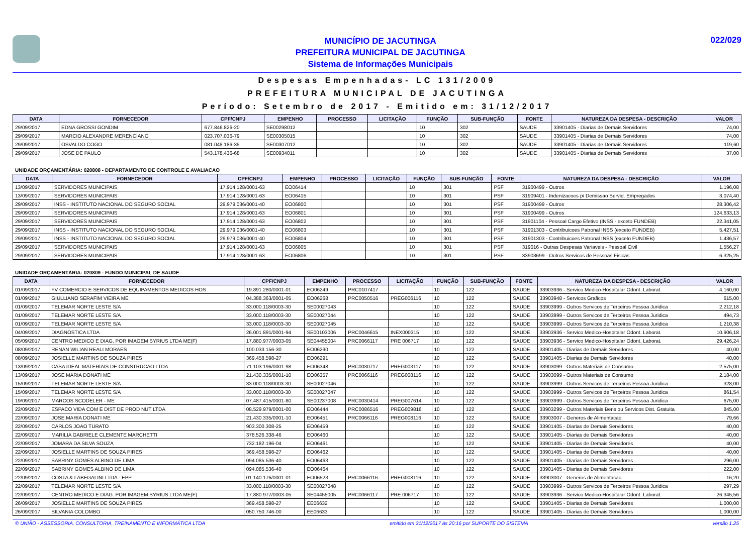MUNICÍPIO DE JACUTINGA
PREFEITURA MUNICIPAL DE JACUTINGA
Sistema de Informações Municipais
022/029
Despesas Empenhadas- LC 131/2009
PREFEITURA MUNICIPAL DE JACUTINGA
Período: Setembro de 2017 - Emitido em: 31/12/2017
| DATA | FORNECEDOR | CPF/CNPJ | EMPENHO | PROCESSO | LICITAÇÃO | FUNÇÃO | SUB-FUNÇÃO | FONTE | NATUREZA DA DESPESA - DESCRIÇÃO | VALOR |
| --- | --- | --- | --- | --- | --- | --- | --- | --- | --- | --- |
| 29/09/2017 | EDNA GROSSI GONDIM | 677.846.826-20 | SE00298012 | | | 10 | 302 | SAUDE | 33901405 - Diarias de Demais Servidores | 74,00 |
| 29/09/2017 | MARCIO ALEXANDRE MERENCIANO | 023.707.036-79 | SE00305015 | | | 10 | 302 | SAUDE | 33901405 - Diarias de Demais Servidores | 74,00 |
| 29/09/2017 | OSVALDO COGO | 081.048.186-35 | SE00307012 | | | 10 | 302 | SAUDE | 33901405 - Diarias de Demais Servidores | 119,60 |
| 29/09/2017 | JOSE DE PAULO | 543.178.436-68 | SE00934011 | | | 10 | 302 | SAUDE | 33901405 - Diarias de Demais Servidores | 37,00 |
UNIDADE ORÇAMENTÁRIA: 020808 - DEPARTAMENTO DE CONTROLE E AVALIACAO
| DATA | FORNECEDOR | CPF/CNPJ | EMPENHO | PROCESSO | LICITAÇÃO | FUNÇÃO | SUB-FUNÇÃO | FONTE | NATUREZA DA DESPESA - DESCRIÇÃO | VALOR |
| --- | --- | --- | --- | --- | --- | --- | --- | --- | --- | --- |
| 13/09/2017 | SERVIDORES MUNICIPAIS | 17.914.128/0001-63 | EO06414 | | | 10 | 301 | PSF | 31900499 - Outros | 1.196,08 |
| 13/09/2017 | SERVIDORES MUNICIPAIS | 17.914.128/0001-63 | EO06415 | | | 10 | 301 | PSF | 31909401 - Indenizacoes p/ Demissao Servid. Empregados | 3.074,40 |
| 29/09/2017 | INSS - INSTITUTO NACIONAL DO SEGURO SOCIAL | 29.979.036/0001-40 | EO06800 | | | 10 | 301 | PSF | 31900499 - Outros | 28.306,42 |
| 29/09/2017 | SERVIDORES MUNICIPAIS | 17.914.128/0001-63 | EO06801 | | | 10 | 301 | PSF | 31900499 - Outros | 124.633,13 |
| 29/09/2017 | SERVIDORES MUNICIPAIS | 17.914.128/0001-63 | EO06802 | | | 10 | 301 | PSF | 31901104 - Pessoal Cargo Efetivo (INSS - exceto FUNDEB) | 22.341,05 |
| 29/09/2017 | INSS - INSTITUTO NACIONAL DO SEGURO SOCIAL | 29.979.036/0001-40 | EO06803 | | | 10 | 301 | PSF | 31901303 - Contribuicoes Patronal INSS (exceto FUNDEB) | 5.427,51 |
| 29/09/2017 | INSS - INSTITUTO NACIONAL DO SEGURO SOCIAL | 29.979.036/0001-40 | EO06804 | | | 10 | 301 | PSF | 31901303 - Contribuicoes Patronal INSS (exceto FUNDEB) | 1.436,57 |
| 29/09/2017 | SERVIDORES MUNICIPAIS | 17.914.128/0001-63 | EO06805 | | | 10 | 301 | PSF | 319016 - Outras Despesas Variaveis - Pessoal Civil | 1.556,27 |
| 29/09/2017 | SERVIDORES MUNICIPAIS | 17.914.128/0001-63 | EO06806 | | | 10 | 301 | PSF | 33903699 - Outros Servicos de Pessoas Fisicas | 6.325,25 |
UNIDADE ORÇAMENTÁRIA: 020809 - FUNDO MUNICIPAL DE SAUDE
| DATA | FORNECEDOR | CPF/CNPJ | EMPENHO | PROCESSO | LICITAÇÃO | FUNÇÃO | SUB-FUNÇÃO | FONTE | NATUREZA DA DESPESA - DESCRIÇÃO | VALOR |
| --- | --- | --- | --- | --- | --- | --- | --- | --- | --- | --- |
| 01/09/2017 | FV COMERCIO E SERVICOS DE EQUIPAMENTOS MEDICOS HOS | 19.891.280/0001-01 | EO06249 | PRC0107417 | | 10 | 122 | SAUDE | 33903936 - Servico Medico-Hospitalar Odont. Laborat. | 4.160,00 |
| 01/09/2017 | GIULLIANO SERAFIM VIEIRA ME | 04.388.363/0001-05 | EO06268 | PRC0050516 | PREG006116 | 10 | 122 | SAUDE | 33903948 - Servicos Graficos | 615,00 |
| 01/09/2017 | TELEMAR NORTE LESTE S/A | 33.000.118/0003-30 | SE00027043 | | | 10 | 122 | SAUDE | 33903999 - Outros Servicos de Terceiros Pessoa Juridica | 2.212,18 |
| 01/09/2017 | TELEMAR NORTE LESTE S/A | 33.000.118/0003-30 | SE00027044 | | | 10 | 122 | SAUDE | 33903999 - Outros Servicos de Terceiros Pessoa Juridica | 494,73 |
| 01/09/2017 | TELEMAR NORTE LESTE S/A | 33.000.118/0003-30 | SE00027045 | | | 10 | 122 | SAUDE | 33903999 - Outros Servicos de Terceiros Pessoa Juridica | 1.210,38 |
| 04/09/2017 | DIAGNOSTICA LTDA | 26.001.891/0001-94 | SE00103006 | PRC0046615 | INEX000315 | 10 | 122 | SAUDE | 33903936 - Servico Medico-Hospitalar Odont. Laborat. | 10.906,18 |
| 05/09/2017 | CENTRO MEDICO E DIAG. POR IMAGEM SYRIUS LTDA ME(F) | 17.880.977/0003-05 | SE04455004 | PRC0066117 | PRE 006717 | 10 | 122 | SAUDE | 33903936 - Servico Medico-Hospitalar Odont. Laborat. | 29.426,24 |
| 08/09/2017 | RENAN WILIAN REALI MORAES | 100.033.156-30 | EO06290 | | | 10 | 122 | SAUDE | 33901405 - Diarias de Demais Servidores | 40,00 |
| 08/09/2017 | JOSIELLE MARTINS DE SOUZA PIRES | 369.458.598-27 | EO06291 | | | 10 | 122 | SAUDE | 33901405 - Diarias de Demais Servidores | 40,00 |
| 13/09/2017 | CASA IDEAL MATERIAIS DE CONSTRUCAO LTDA | 71.103.196/0001-98 | EO06348 | PRC0030717 | PREG003117 | 10 | 122 | SAUDE | 33903099 - Outros Materiais de Consumo | 2.575,00 |
| 13/09/2017 | JOSE MARIA DONATI ME | 21.430.335/0001-10 | EO06357 | PRC0066116 | PREG008116 | 10 | 122 | SAUDE | 33903099 - Outros Materiais de Consumo | 2.184,00 |
| 15/09/2017 | TELEMAR NORTE LESTE S/A | 33.000.118/0003-30 | SE00027046 | | | 10 | 122 | SAUDE | 33903999 - Outros Servicos de Terceiros Pessoa Juridica | 328,00 |
| 15/09/2017 | TELEMAR NORTE LESTE S/A | 33.000.118/0003-30 | SE00027047 | | | 10 | 122 | SAUDE | 33903999 - Outros Servicos de Terceiros Pessoa Juridica | 861,54 |
| 19/09/2017 | MARCOS SCODELER - ME | 07.487.415/0001-80 | SE00237008 | PRC0030414 | PREG007614 | 10 | 122 | SAUDE | 33903999 - Outros Servicos de Terceiros Pessoa Juridica | 675,00 |
| 22/09/2017 | ESPACO VIDA COM E DIST DE PROD NUT LTDA | 08.529.979/0001-00 | EO06444 | PRC0086516 | PREG009816 | 10 | 122 | SAUDE | 33903299 - Outros Materiais Bens ou Servicos Dist. Gratuita | 845,00 |
| 22/09/2017 | JOSE MARIA DONATI ME | 21.430.335/0001-10 | EO06451 | PRC0066116 | PREG008116 | 10 | 122 | SAUDE | 33903007 - Generos de Alimentacao | 79,66 |
| 22/09/2017 | CARLOS JOAO TURATO | 903.300.308-25 | EO06459 | | | 10 | 122 | SAUDE | 33901405 - Diarias de Demais Servidores | 40,00 |
| 22/09/2017 | MARILIA GABRIELE CLEMENTE MARCHETTI | 378.526.338-46 | EO06460 | | | 10 | 122 | SAUDE | 33901405 - Diarias de Demais Servidores | 40,00 |
| 22/09/2017 | JOMARA DA SILVA SOUZA | 732.182.196-04 | EO06461 | | | 10 | 122 | SAUDE | 33901405 - Diarias de Demais Servidores | 40,00 |
| 22/09/2017 | JOSIELLE MARTINS DE SOUZA PIRES | 369.458.598-27 | EO06462 | | | 10 | 122 | SAUDE | 33901405 - Diarias de Demais Servidores | 40,00 |
| 22/09/2017 | SABRINY GOMES ALBINO DE LIMA | 094.085.536-40 | EO06463 | | | 10 | 122 | SAUDE | 33901405 - Diarias de Demais Servidores | 296,00 |
| 22/09/2017 | SABRINY GOMES ALBINO DE LIMA | 094.085.536-40 | EO06464 | | | 10 | 122 | SAUDE | 33901405 - Diarias de Demais Servidores | 222,00 |
| 22/09/2017 | COSTA & LABEGALINI LTDA - EPP | 01.140.176/0001-01 | EO06523 | PRC0066116 | PREG008116 | 10 | 122 | SAUDE | 33903007 - Generos de Alimentacao | 16,20 |
| 22/09/2017 | TELEMAR NORTE LESTE S/A | 33.000.118/0003-30 | SE00027048 | | | 10 | 122 | SAUDE | 33903999 - Outros Servicos de Terceiros Pessoa Juridica | 297,29 |
| 22/09/2017 | CENTRO MEDICO E DIAG. POR IMAGEM SYRIUS LTDA ME(F) | 17.880.977/0003-05 | SE04455005 | PRC0066117 | PRE 006717 | 10 | 122 | SAUDE | 33903936 - Servico Medico-Hospitalar Odont. Laborat. | 26.345,56 |
| 26/09/2017 | JOSIELLE MARTINS DE SOUZA PIRES | 369.458.598-27 | EE06632 | | | 10 | 122 | SAUDE | 33901405 - Diarias de Demais Servidores | 1.000,00 |
| 26/09/2017 | SILVANIA COLOMBO | 050.750.746-00 | EE06633 | | | 10 | 122 | SAUDE | 33901405 - Diarias de Demais Servidores | 1.000,00 |
© UNIÃO - ASSESSORIA, CONSULTORIA, TREINAMENTO E INFORMÁTICA LTDA emitido em 31/12/2017 às 20:16 por SUPORTE DO SISTEMA versão 1.25